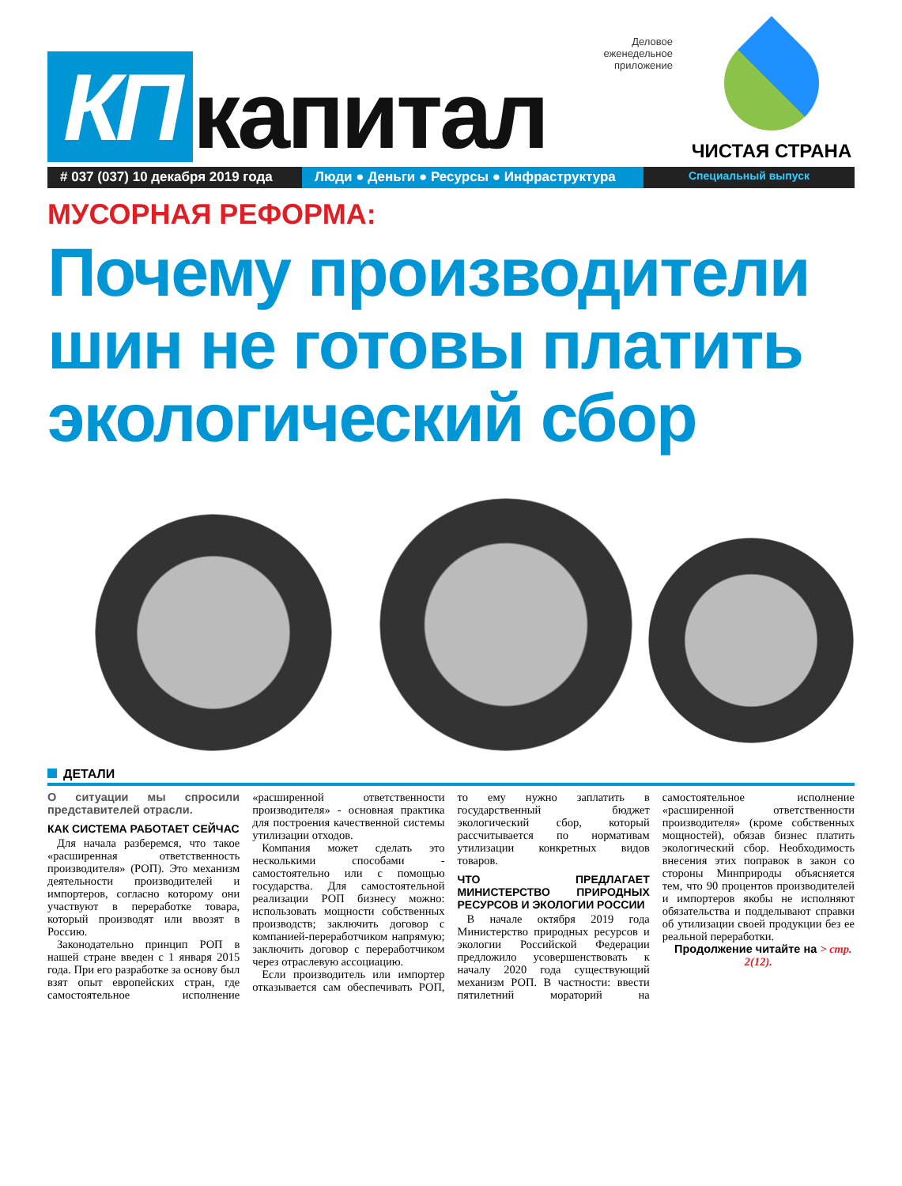КП капитал
Деловое
еженедельное
приложение
ЧИСТАЯ СТРАНА
# 037 (037) 10 декабря 2019 года
Люди ● Деньги ● Ресурсы ● Инфраструктура
Специальный выпуск
МУСОРНАЯ РЕФОРМА:
Почему производители шин не готовы платить экологический сбор
ДЕТАЛИ
О ситуации мы спросили представителей отрасли.
КАК СИСТЕМА РАБОТАЕТ СЕЙЧАС
Для начала разберемся, что такое «расширенная ответственность производителя» (РОП). Это механизм деятельности производителей и импортеров, согласно которому они участвуют в переработке товара, который производят или ввозят в Россию.
Законодательно принцип РОП в нашей стране введен с 1 января 2015 года. При его разработке за основу был взят опыт европейских стран, где самостоятельное исполнение «расширенной ответственности производителя» - основная практика для построения качественной системы утилизации отходов.
Компания может сделать это несколькими способами - самостоятельно или с помощью государства. Для самостоятельной реализации РОП бизнесу можно: использовать мощности собственных производств; заключить договор с компанией-переработчиком напрямую; заключить договор с переработчиком через отраслевую ассоциацию.
Если производитель или импортер отказывается сам обеспечивать РОП, то ему нужно заплатить в государственный бюджет экологический сбор, который рассчитывается по нормативам утилизации конкретных видов товаров.
ЧТО ПРЕДЛАГАЕТ МИНИСТЕРСТВО ПРИРОДНЫХ РЕСУРСОВ И ЭКОЛОГИИ РОССИИ
В начале октября 2019 года Министерство природных ресурсов и экологии Российской Федерации предложило усовершенствовать к началу 2020 года существующий механизм РОП. В частности: ввести пятилетний мораторий на самостоятельное исполнение «расширенной ответственности производителя» (кроме собственных мощностей), обязав бизнес платить экологический сбор. Необходимость внесения этих поправок в закон со стороны Минприроды объясняется тем, что 90 процентов производителей и импортеров якобы не исполняют обязательства и подделывают справки об утилизации своей продукции без ее реальной переработки.
Продолжение читайте на > стр. 2(12).